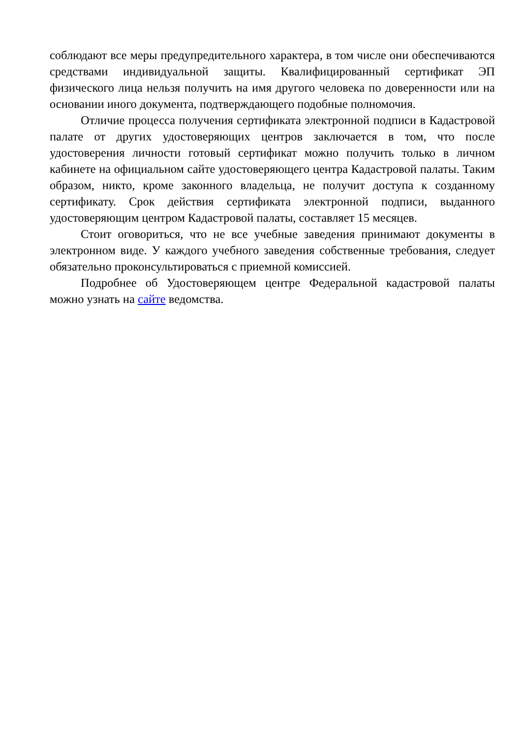соблюдают все меры предупредительного характера, в том числе они обеспечиваются средствами индивидуальной защиты. Квалифицированный сертификат ЭП физического лица нельзя получить на имя другого человека по доверенности или на основании иного документа, подтверждающего подобные полномочия.
Отличие процесса получения сертификата электронной подписи в Кадастровой палате от других удостоверяющих центров заключается в том, что после удостоверения личности готовый сертификат можно получить только в личном кабинете на официальном сайте удостоверяющего центра Кадастровой палаты. Таким образом, никто, кроме законного владельца, не получит доступа к созданному сертификату. Срок действия сертификата электронной подписи, выданного удостоверяющим центром Кадастровой палаты, составляет 15 месяцев.
Стоит оговориться, что не все учебные заведения принимают документы в электронном виде. У каждого учебного заведения собственные требования, следует обязательно проконсультироваться с приемной комиссией.
Подробнее об Удостоверяющем центре Федеральной кадастровой палаты можно узнать на сайте ведомства.